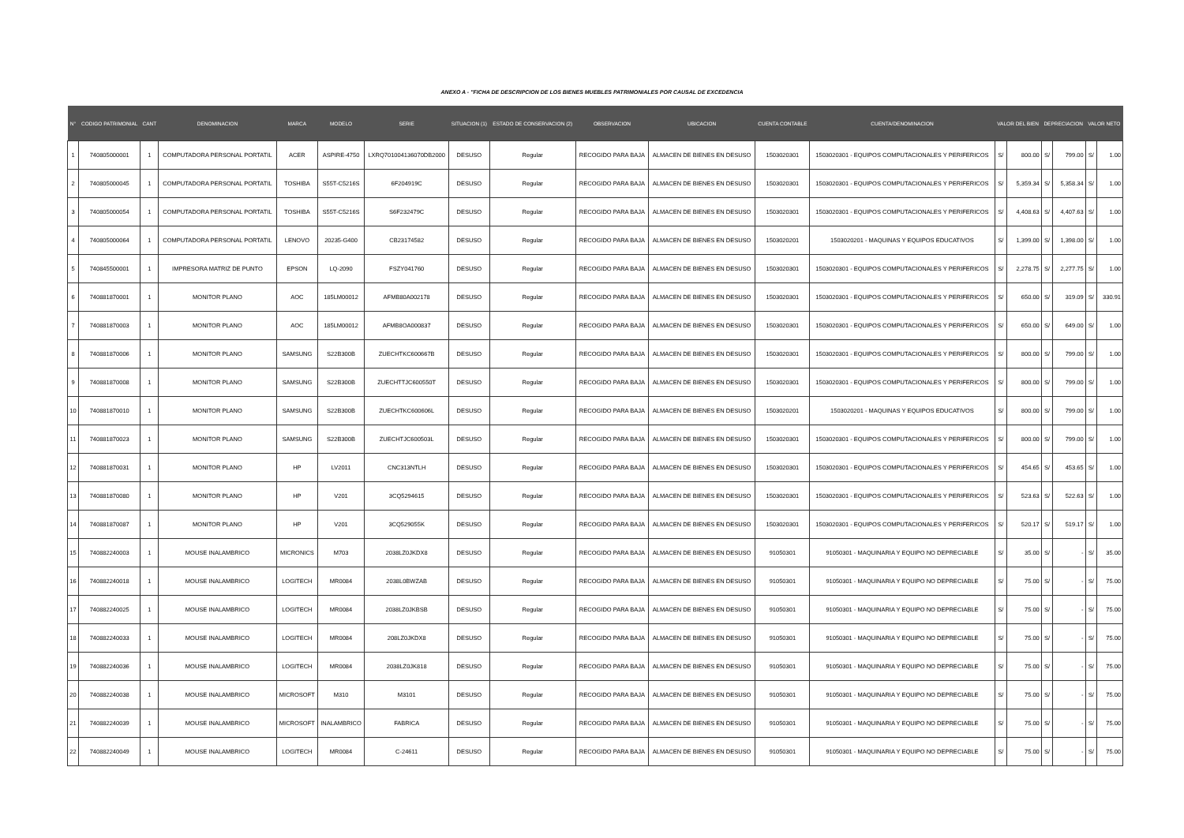ANEXO A - "FICHA DE DESCRIPCION DE LOS BIENES MUEBLES PATRIMONIALES POR CAUSAL DE EXCEDENCIA
| N° | CODIGO PATRIMONIAL | CANT | DENOMINACION | MARCA | MODELO | SERIE | SITUACION (1) | ESTADO DE CONSERVACION (2) | OBSERVACION | UBICACION | CUENTA CONTABLE | CUENTA/DENOMINACION | VALOR DEL BIEN | | DEPRECIACION | | VALOR NETO | |
| --- | --- | --- | --- | --- | --- | --- | --- | --- | --- | --- | --- | --- | --- | --- | --- | --- | --- | --- |
| 1 | 740805000001 | 1 | COMPUTADORA PERSONAL PORTATIL | ACER | ASPIRE-4750 | LXRQ701004136070DB2000 | DESUSO | Regular | RECOGIDO PARA BAJA | ALMACEN DE BIENES EN DESUSO | 1503020301 | 1503020301 - EQUIPOS COMPUTACIONALES Y PERIFERICOS | S/ | 800.00 | S/ | 799.00 | S/ | 1.00 |
| 2 | 740805000045 | 1 | COMPUTADORA PERSONAL PORTATIL | TOSHIBA | S55T-C5216S | 6F204919C | DESUSO | Regular | RECOGIDO PARA BAJA | ALMACEN DE BIENES EN DESUSO | 1503020301 | 1503020301 - EQUIPOS COMPUTACIONALES Y PERIFERICOS | S/ | 5,359.34 | S/ | 5,358.34 | S/ | 1.00 |
| 3 | 740805000054 | 1 | COMPUTADORA PERSONAL PORTATIL | TOSHIBA | S55T-C5216S | S6F232479C | DESUSO | Regular | RECOGIDO PARA BAJA | ALMACEN DE BIENES EN DESUSO | 1503020301 | 1503020301 - EQUIPOS COMPUTACIONALES Y PERIFERICOS | S/ | 4,408.63 | S/ | 4,407.63 | S/ | 1.00 |
| 4 | 740805000064 | 1 | COMPUTADORA PERSONAL PORTATIL | LENOVO | 20235-G400 | CB23174582 | DESUSO | Regular | RECOGIDO PARA BAJA | ALMACEN DE BIENES EN DESUSO | 1503020201 | 1503020201 - MAQUINAS Y EQUIPOS EDUCATIVOS | S/ | 1,399.00 | S/ | 1,398.00 | S/ | 1.00 |
| 5 | 740845500001 | 1 | IMPRESORA MATRIZ DE PUNTO | EPSON | LQ-2090 | FSZY041760 | DESUSO | Regular | RECOGIDO PARA BAJA | ALMACEN DE BIENES EN DESUSO | 1503020301 | 1503020301 - EQUIPOS COMPUTACIONALES Y PERIFERICOS | S/ | 2,278.75 | S/ | 2,277.75 | S/ | 1.00 |
| 6 | 740881870001 | 1 | MONITOR PLANO | AOC | 185LM00012 | AFMB80A002178 | DESUSO | Regular | RECOGIDO PARA BAJA | ALMACEN DE BIENES EN DESUSO | 1503020301 | 1503020301 - EQUIPOS COMPUTACIONALES Y PERIFERICOS | S/ | 650.00 | S/ | 319.09 | S/ | 330.91 |
| 7 | 740881870003 | 1 | MONITOR PLANO | AOC | 185LM00012 | AFMB8OA000837 | DESUSO | Regular | RECOGIDO PARA BAJA | ALMACEN DE BIENES EN DESUSO | 1503020301 | 1503020301 - EQUIPOS COMPUTACIONALES Y PERIFERICOS | S/ | 650.00 | S/ | 649.00 | S/ | 1.00 |
| 8 | 740881870006 | 1 | MONITOR PLANO | SAMSUNG | S22B300B | ZUECHTKC600667B | DESUSO | Regular | RECOGIDO PARA BAJA | ALMACEN DE BIENES EN DESUSO | 1503020301 | 1503020301 - EQUIPOS COMPUTACIONALES Y PERIFERICOS | S/ | 800.00 | S/ | 799.00 | S/ | 1.00 |
| 9 | 740881870008 | 1 | MONITOR PLANO | SAMSUNG | S22B300B | ZUECHTTJC600550T | DESUSO | Regular | RECOGIDO PARA BAJA | ALMACEN DE BIENES EN DESUSO | 1503020301 | 1503020301 - EQUIPOS COMPUTACIONALES Y PERIFERICOS | S/ | 800.00 | S/ | 799.00 | S/ | 1.00 |
| 10 | 740881870010 | 1 | MONITOR PLANO | SAMSUNG | S22B300B | ZUECHTKC600606L | DESUSO | Regular | RECOGIDO PARA BAJA | ALMACEN DE BIENES EN DESUSO | 1503020201 | 1503020201 - MAQUINAS Y EQUIPOS EDUCATIVOS | S/ | 800.00 | S/ | 799.00 | S/ | 1.00 |
| 11 | 740881870023 | 1 | MONITOR PLANO | SAMSUNG | S22B300B | ZUECHTJC600503L | DESUSO | Regular | RECOGIDO PARA BAJA | ALMACEN DE BIENES EN DESUSO | 1503020301 | 1503020301 - EQUIPOS COMPUTACIONALES Y PERIFERICOS | S/ | 800.00 | S/ | 799.00 | S/ | 1.00 |
| 12 | 740881870031 | 1 | MONITOR PLANO | HP | LV2011 | CNC313NTLH | DESUSO | Regular | RECOGIDO PARA BAJA | ALMACEN DE BIENES EN DESUSO | 1503020301 | 1503020301 - EQUIPOS COMPUTACIONALES Y PERIFERICOS | S/ | 454.65 | S/ | 453.65 | S/ | 1.00 |
| 13 | 740881870080 | 1 | MONITOR PLANO | HP | V201 | 3CQ5294615 | DESUSO | Regular | RECOGIDO PARA BAJA | ALMACEN DE BIENES EN DESUSO | 1503020301 | 1503020301 - EQUIPOS COMPUTACIONALES Y PERIFERICOS | S/ | 523.63 | S/ | 522.63 | S/ | 1.00 |
| 14 | 740881870087 | 1 | MONITOR PLANO | HP | V201 | 3CQ529055K | DESUSO | Regular | RECOGIDO PARA BAJA | ALMACEN DE BIENES EN DESUSO | 1503020301 | 1503020301 - EQUIPOS COMPUTACIONALES Y PERIFERICOS | S/ | 520.17 | S/ | 519.17 | S/ | 1.00 |
| 15 | 740882240003 | 1 | MOUSE INALAMBRICO | MICRONICS | M703 | 2038LZ0JKDX8 | DESUSO | Regular | RECOGIDO PARA BAJA | ALMACEN DE BIENES EN DESUSO | 91050301 | 91050301 - MAQUINARIA Y EQUIPO NO DEPRECIABLE | S/ | 35.00 | S/ | - | S/ | 35.00 |
| 16 | 740882240018 | 1 | MOUSE INALAMBRICO | LOGITECH | MR0084 | 2038L0BWZAB | DESUSO | Regular | RECOGIDO PARA BAJA | ALMACEN DE BIENES EN DESUSO | 91050301 | 91050301 - MAQUINARIA Y EQUIPO NO DEPRECIABLE | S/ | 75.00 | S/ | - | S/ | 75.00 |
| 17 | 740882240025 | 1 | MOUSE INALAMBRICO | LOGITECH | MR0084 | 2038LZ0JKBSB | DESUSO | Regular | RECOGIDO PARA BAJA | ALMACEN DE BIENES EN DESUSO | 91050301 | 91050301 - MAQUINARIA Y EQUIPO NO DEPRECIABLE | S/ | 75.00 | S/ | - | S/ | 75.00 |
| 18 | 740882240033 | 1 | MOUSE INALAMBRICO | LOGITECH | MR0084 | 208LZ0JKDX8 | DESUSO | Regular | RECOGIDO PARA BAJA | ALMACEN DE BIENES EN DESUSO | 91050301 | 91050301 - MAQUINARIA Y EQUIPO NO DEPRECIABLE | S/ | 75.00 | S/ | - | S/ | 75.00 |
| 19 | 740882240036 | 1 | MOUSE INALAMBRICO | LOGITECH | MR0084 | 2038LZ0JK818 | DESUSO | Regular | RECOGIDO PARA BAJA | ALMACEN DE BIENES EN DESUSO | 91050301 | 91050301 - MAQUINARIA Y EQUIPO NO DEPRECIABLE | S/ | 75.00 | S/ | - | S/ | 75.00 |
| 20 | 740882240038 | 1 | MOUSE INALAMBRICO | MICROSOFT | M310 | M3101 | DESUSO | Regular | RECOGIDO PARA BAJA | ALMACEN DE BIENES EN DESUSO | 91050301 | 91050301 - MAQUINARIA Y EQUIPO NO DEPRECIABLE | S/ | 75.00 | S/ | - | S/ | 75.00 |
| 21 | 740882240039 | 1 | MOUSE INALAMBRICO | MICROSOFT | INALAMBRICO | FABRICA | DESUSO | Regular | RECOGIDO PARA BAJA | ALMACEN DE BIENES EN DESUSO | 91050301 | 91050301 - MAQUINARIA Y EQUIPO NO DEPRECIABLE | S/ | 75.00 | S/ | - | S/ | 75.00 |
| 22 | 740882240049 | 1 | MOUSE INALAMBRICO | LOGITECH | MR0084 | C-24611 | DESUSO | Regular | RECOGIDO PARA BAJA | ALMACEN DE BIENES EN DESUSO | 91050301 | 91050301 - MAQUINARIA Y EQUIPO NO DEPRECIABLE | S/ | 75.00 | S/ | - | S/ | 75.00 |